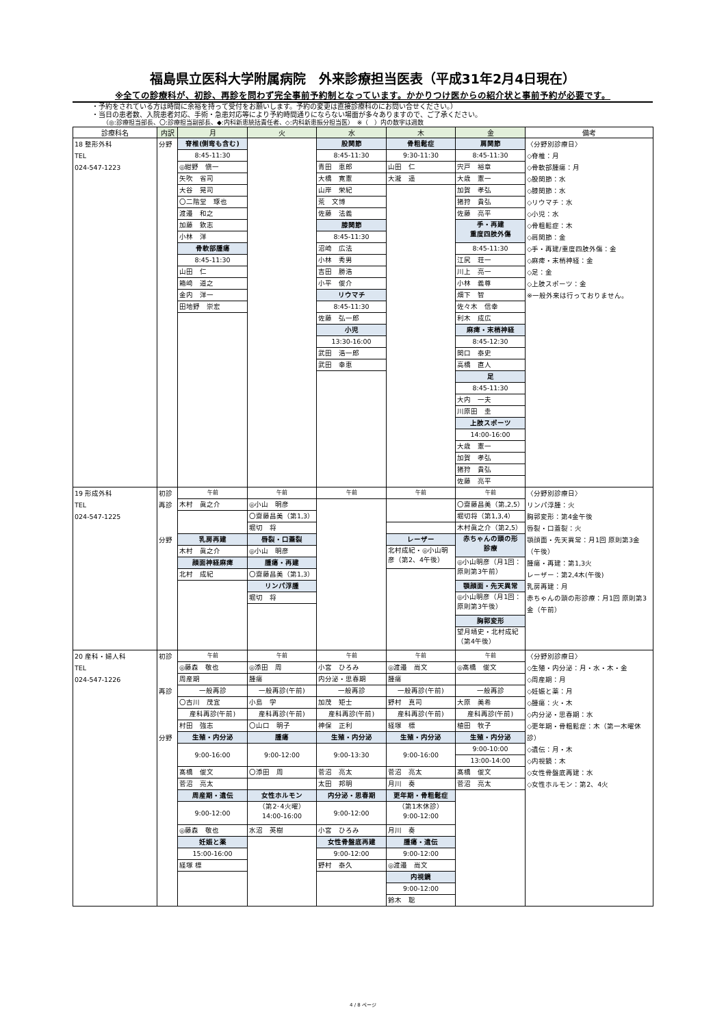福島県立医科大学附属病院　外来診療担当医表（平成31年2月4日現在）
※全ての診療科が、初診、再診を問わず完全事前予約制となっています。かかりつけ医からの紹介状と事前予約が必要です。
・予約をされている方は時間に余裕を持って受付をお願いします。予約の変更は直接診療科のにお問い合せください。）
・当日の患者数、入院患者対応、手術・急患対応等により予約時間通りにならない場面が多々ありますので、ご了承ください。
（◎:診療担当部長、〇:診療担当副部長、◆:内科新患統括責任者、◇:内科新患振分担当医）　※（　）内の数字は週数
| 診療科名 | 内訳 | 月 | 火 | 水 | 木 | 金 | 備考 |
| --- | --- | --- | --- | --- | --- | --- | --- |
| 18 整形外科 TEL 024-547-1223 | 分野 | 脊椎(側弯も含む) 8:45-11:30 ◎紺野 愼一 矢吹 省司 大谷 晃司 〇二階堂 琢也 渡邉 和之 加藤 欽志 小林 洋 骨軟部腫瘍 8:45-11:30 山田 仁 箱﨑 道之 金内 洋一 田地野 崇宏 | | 股関節 8:45-11:30 青田 恵郎 大橋 寛憲 山岸 栄紀 荒 文博 佐藤 法義 膝関節 8:45-11:30 沼崎 広法 小林 秀男 吉田 勝浩 小平 俊介 リウマチ 8:45-11:30 佐藤 弘一郎 小児 13:30-16:00 武田 浩一郎 武田 幸恵 | 骨粗鬆症 9:30-11:30 山田 仁 大瀧 遥 | 肩関節 8:45-11:30 宍戸 裕章 大歳 憲一 加賀 孝弘 猪狩 貴弘 佐藤 亮平 手・再建 重度四肢外傷 8:45-11:30 江尻 荘一 川上 亮一 小林 義尊 畑下 智 佐々木 信幸 利木 成広 麻痺・末梢神経 8:45-12:30 関口 泰史 高橋 直人 足 8:45-11:30 大内 一夫 川原田 圭 上肢スポーツ 14:00-16:00 大歳 憲一 加賀 孝弘 猪狩 貴弘 佐藤 亮平 | 〈分野別診療日〉 ◇脊椎：月 ◇骨軟部腫瘍：月 ◇股関節：水 ◇膝関節：水 ◇リウマチ：水 ◇小児：水 ◇骨粗鬆症：木 ◇肩関節：金 ◇手・再建/重度四肢外傷：金 ◇麻痺・末梢神経：金 ◇足：金 ◇上肢スポーツ：金 ※一般外来は行っておりません。 |
| 19 形成外科 TEL 024-547-1225 | 初診 再診 分野 | 午前 木村 眞之介 乳房再建 木村 眞之介 顔面神経麻痺 北村 成紀 | 午前 ◎小山 明彦 〇齋藤昌美（第1,3） 堀切 将 唇裂・口蓋裂 ◎小山 明彦 腫瘍・再建 〇齋藤昌美（第1,3） リンパ浮腫 堀切 将 | 午前 | 午前 レーザー 北村成紀・◎小山明彦（第2、4午後） | 午前 〇齋藤昌美（第,2,5） 堀切将（第1,3,4） 木村眞之介（第2,5） 赤ちゃんの頭の形 診療 ◎小山明彦（月1回： 原則第3午前） 顎顔面・先天異常 ◎小山明彦（月1回： 原則第3午後） 胸郭変形 望月靖史・北村成紀 （第4午後） | 〈分野別診療日〉 リンパ浮腫：火 胸郭変形：第4金午後 唇裂・口蓋裂：火 顎顔面・先天異常：月1回 原則第3金（午後） 腫瘍・再建：第1,3火 レーザー：第2,4木(午後) 乳房再建：月 赤ちゃんの頭の形診療：月1回 原則第3金（午前） |
| 20 産科・婦人科 TEL 024-547-1226 | 初診 再診 分野 | 午前 ◎藤森 敬也 周産期 一般再診 〇古川 茂宜 産科再診(午前) 村田 強志 生殖・内分泌 9:00-16:00 髙橋 俊文 菅沼 亮太 周産期・遺伝 9:00-12:00 ◎藤森 敬也 妊娠と薬 15:00-16:00 経塚 標 | 午前 ◎添田 周 腫瘍 一般再診(午前) 小島 学 産科再診(午前) 〇山口 明子 腫瘍 9:00-12:00 〇添田 周 女性ホルモン （第2･4火曜） 14:00-16:00 水沼 英樹 | 午前 小宮 ひろみ 内分泌・思春期 一般再診 加茂 矩士 産科再診(午前) 神保 正利 生殖・内分泌 9:00-13:30 菅沼 亮太 太田 邦明 内分泌・思春期 9:00-12:00 小宮 ひろみ 女性骨盤底再建 9:00-12:00 野村 泰久 | 午前 ◎渡邉 尚文 腫瘍 一般再診(午前) 野村 真司 産科再診(午前) 経塚 標 生殖・内分泌 9:00-16:00 菅沼 亮太 月川 奏 更年期・骨粗鬆症 （第1木休診） 9:00-12:00 月川 奏 腫瘍・遺伝 9:00-12:00 ◎渡邉 尚文 内視鏡 9:00-12:00 鈴木 聡 | 午前 ◎髙橋 俊文 一般再診 大原 美希 産科再診(午前) 植田 牧子 生殖・内分泌 9:00-10:00 13:00-14:00 髙橋 俊文 菅沼 亮太 | 〈分野別診療日〉 ◇生殖・内分泌：月・水・木・金 ◇周産期：月 ◇妊娠と薬：月 ◇腫瘍：火・木 ◇内分泌・思春期：水 ◇更年期・骨粗鬆症：木（第一木曜休診） ◇遺伝：月・木 ◇内視鏡：木 ◇女性骨盤底再建：水 ◇女性ホルモン：第2、4火 |
4 / 8 ページ